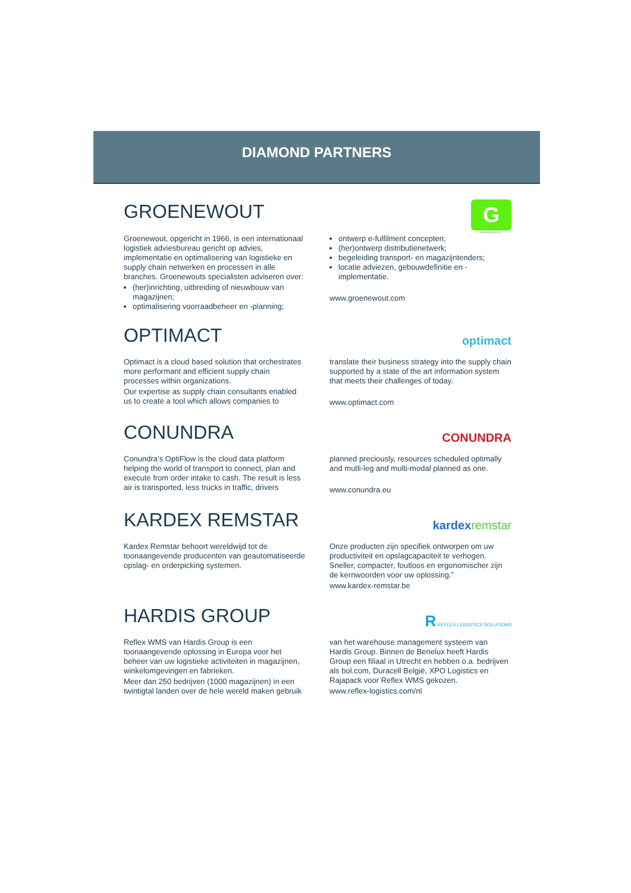DIAMOND PARTNERS
GROENEWOUT
G
GROENEWOUT
Groenewout, opgericht in 1966, is een internationaal logistiek adviesbureau gericht op advies, implementatie en optimalisering van logistieke en supply chain netwerken en processen in alle branches. Groenewouts specialisten adviseren over:
(her)inrichting, uitbreiding of nieuwbouw van magazijnen;
optimalisering voorraadbeheer en -planning;
ontwerp e-fulfilment concepten;
(her)ontwerp distributienetwerk;
begeleiding transport- en magazijntenders;
locatie adviezen, gebouwdefinitie en -implementatie.
www.groenewout.com
OPTIMACT
optimact
Optimact is a cloud based solution that orchestrates more performant and efficient supply chain processes within organizations.
Our expertise as supply chain consultants enabled us to create a tool which allows companies to
translate their business strategy into the supply chain supported by a state of the art information system that meets their challenges of today.
www.optimact.com
CONUNDRA
CONUNDRA
Conundra’s OptiFlow is the cloud data platform helping the world of transport to connect, plan and execute from order intake to cash. The result is less air is transported, less trucks in traffic, drivers
planned preciously, resources scheduled optimally and mutli-leg and multi-modal planned as one.
www.conundra.eu
KARDEX REMSTAR
kardex remstar
Kardex Remstar behoort wereldwijd tot de toonaangevende producenten van geautomatiseerde opslag- en orderpicking systemen.
Onze producten zijn specifiek ontworpen om uw productiviteit en opslagcapaciteit te verhogen. Sneller, compacter, foutloos en ergonomischer zijn de kernwoorden voor uw oplossing.”
www.kardex-remstar.be
HARDIS GROUP
R REFLEX LOGISTICS SOLUTIONS
Reflex WMS van Hardis Group is een toonaangevende oplossing in Europa voor het beheer van uw logistieke activiteiten in magazijnen, winkelomgevingen en fabrieken.
Meer dan 250 bedrijven (1000 magazijnen) in een twintigtal landen over de hele wereld maken gebruik
van het warehouse management systeem van Hardis Group. Binnen de Benelux heeft Hardis Group een filiaal in Utrecht en hebben o.a. bedrijven als bol.com, Duracell België, XPO Logistics en Rajapack voor Reflex WMS gekozen.
www.reflex-logistics.com/nl